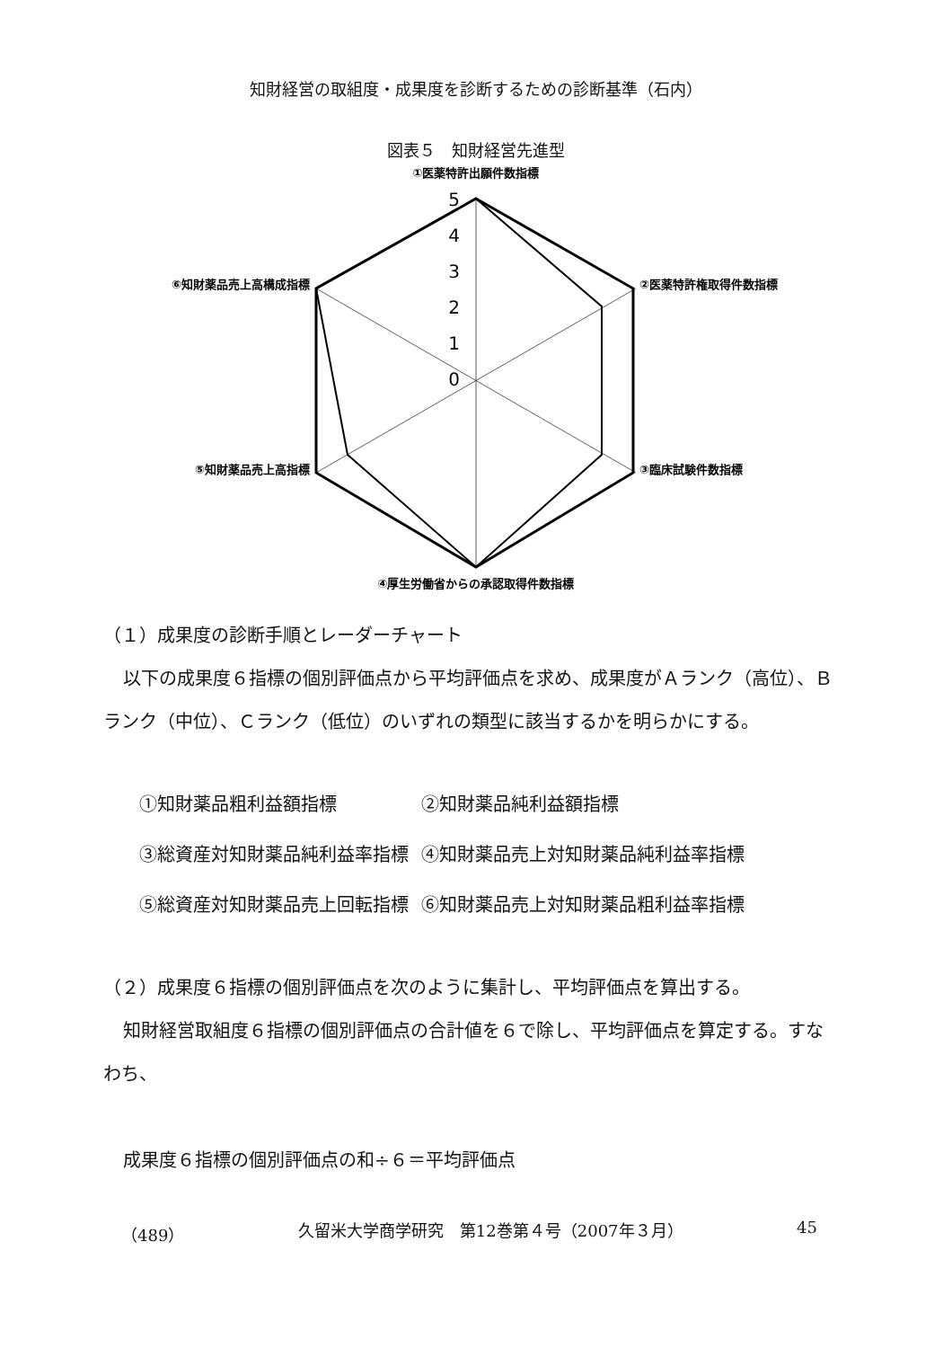知財経営の取組度・成果度を診断するための診断基準（石内）
図表５　知財経営先進型
①医薬特許出願件数指標
②医薬特許権取得件数指標
③臨床試験件数指標
④厚生労働省からの承認取得件数指標
⑤知財薬品売上高指標
⑥知財薬品売上高構成指標
5
4
3
2
1
0
（１）成果度の診断手順とレーダーチャート
以下の成果度６指標の個別評価点から平均評価点を求め、成果度がＡランク（高位）、Ｂランク（中位）、Ｃランク（低位）のいずれの類型に該当するかを明らかにする。
| ①知財薬品粗利益額指標 | ②知財薬品純利益額指標 |
| ③総資産対知財薬品純利益率指標 | ④知財薬品売上対知財薬品純利益率指標 |
| ⑤総資産対知財薬品売上回転指標 | ⑥知財薬品売上対知財薬品粗利益率指標 |
（２）成果度６指標の個別評価点を次のように集計し、平均評価点を算出する。
知財経営取組度６指標の個別評価点の合計値を６で除し、平均評価点を算定する。すなわち、
成果度６指標の個別評価点の和÷６＝平均評価点
（489） 久留米大学商学研究　第12巻第４号（2007年３月） 45